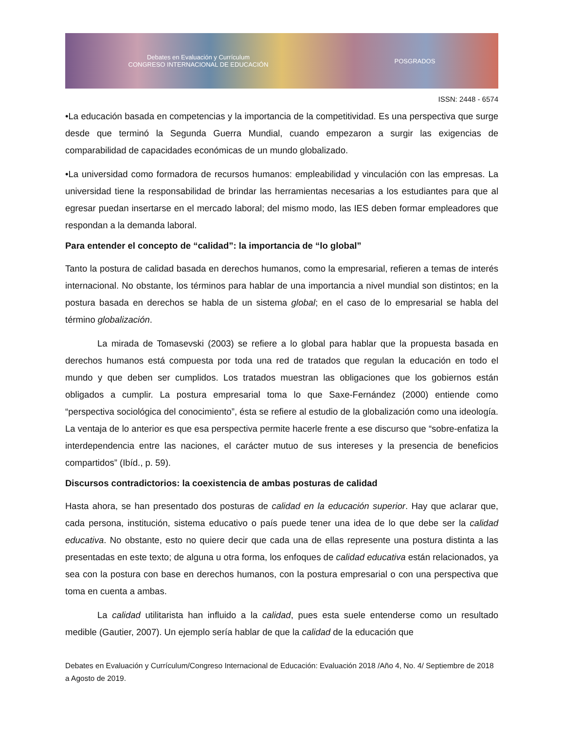Debates en Evaluación y Currículum
CONGRESO INTERNACIONAL DE EDUCACIÓN POSGRADOS
ISSN: 2448 - 6574
•La educación basada en competencias y la importancia de la competitividad. Es una perspectiva que surge desde que terminó la Segunda Guerra Mundial, cuando empezaron a surgir las exigencias de comparabilidad de capacidades económicas de un mundo globalizado.
•La universidad como formadora de recursos humanos: empleabilidad y vinculación con las empresas. La universidad tiene la responsabilidad de brindar las herramientas necesarias a los estudiantes para que al egresar puedan insertarse en el mercado laboral; del mismo modo, las IES deben formar empleadores que respondan a la demanda laboral.
Para entender el concepto de “calidad”: la importancia de “lo global”
Tanto la postura de calidad basada en derechos humanos, como la empresarial, refieren a temas de interés internacional. No obstante, los términos para hablar de una importancia a nivel mundial son distintos; en la postura basada en derechos se habla de un sistema global; en el caso de lo empresarial se habla del término globalización.
La mirada de Tomasevski (2003) se refiere a lo global para hablar que la propuesta basada en derechos humanos está compuesta por toda una red de tratados que regulan la educación en todo el mundo y que deben ser cumplidos. Los tratados muestran las obligaciones que los gobiernos están obligados a cumplir. La postura empresarial toma lo que Saxe-Fernández (2000) entiende como “perspectiva sociológica del conocimiento”, ésta se refiere al estudio de la globalización como una ideología. La ventaja de lo anterior es que esa perspectiva permite hacerle frente a ese discurso que “sobre-enfatiza la interdependencia entre las naciones, el carácter mutuo de sus intereses y la presencia de beneficios compartidos” (Ibíd., p. 59).
Discursos contradictorios: la coexistencia de ambas posturas de calidad
Hasta ahora, se han presentado dos posturas de calidad en la educación superior. Hay que aclarar que, cada persona, institución, sistema educativo o país puede tener una idea de lo que debe ser la calidad educativa. No obstante, esto no quiere decir que cada una de ellas represente una postura distinta a las presentadas en este texto; de alguna u otra forma, los enfoques de calidad educativa están relacionados, ya sea con la postura con base en derechos humanos, con la postura empresarial o con una perspectiva que toma en cuenta a ambas.
La calidad utilitarista han influido a la calidad, pues esta suele entenderse como un resultado medible (Gautier, 2007). Un ejemplo sería hablar de que la calidad de la educación que
Debates en Evaluación y Currículum/Congreso Internacional de Educación: Evaluación 2018 /Año 4, No. 4/ Septiembre de 2018 a Agosto de 2019.